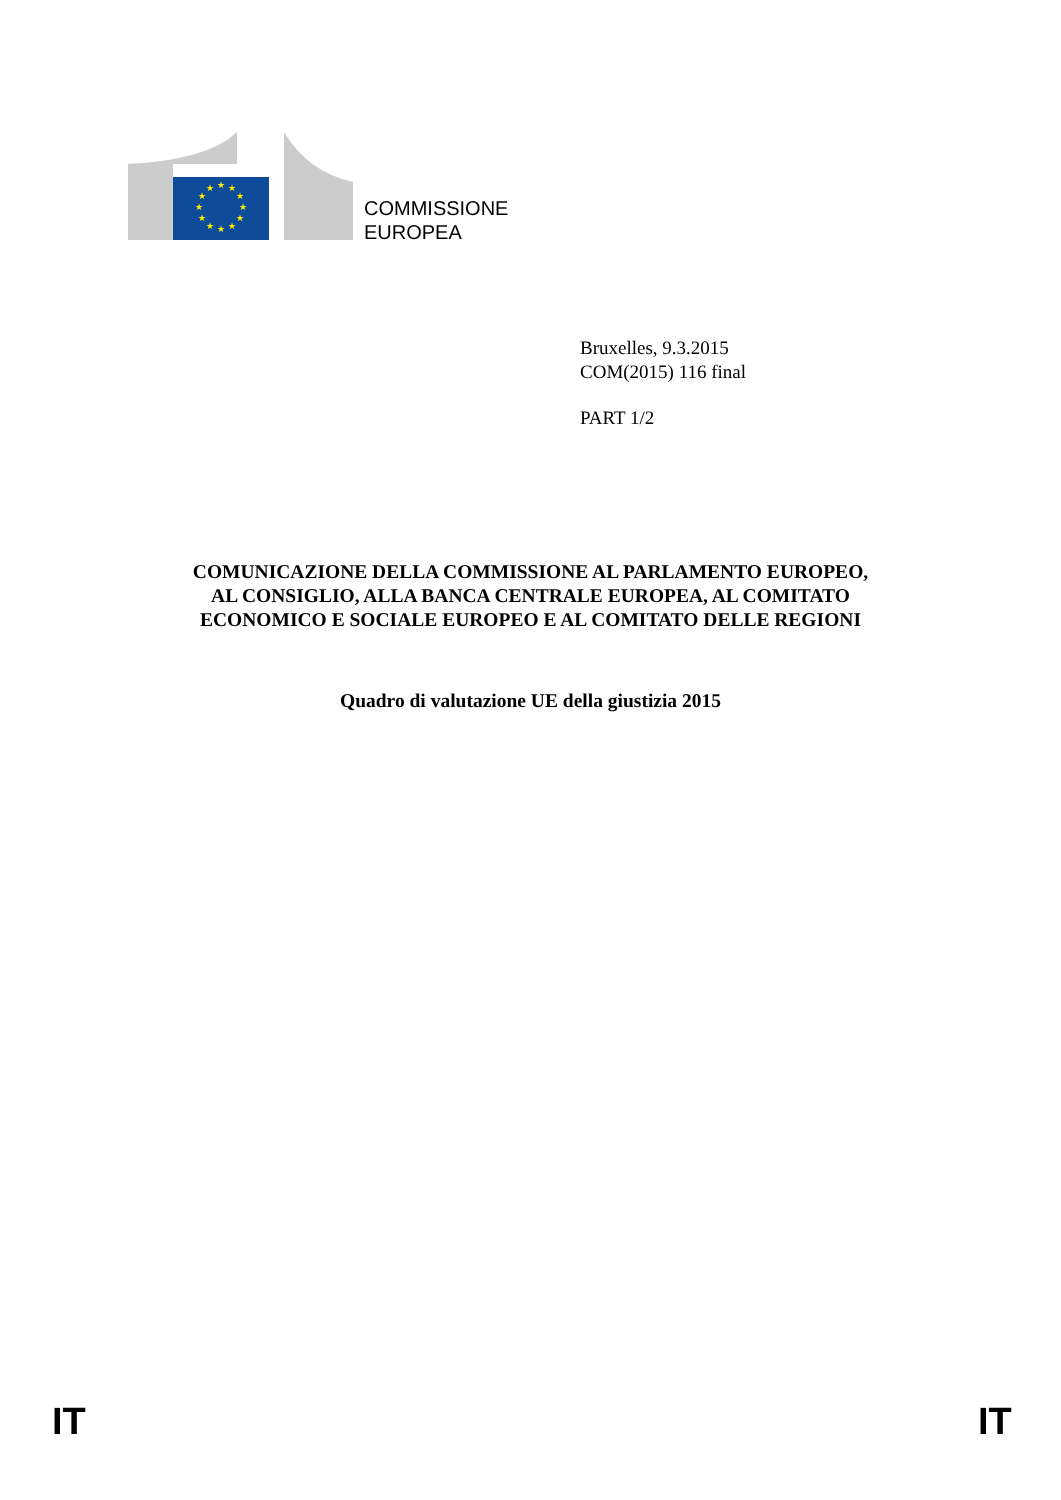★
★
★
★
★
★
★
★
★
★
★
★
COMMISSIONE
EUROPEA
Bruxelles, 9.3.2015
COM(2015) 116 final
PART 1/2
COMUNICAZIONE DELLA COMMISSIONE AL PARLAMENTO EUROPEO,
AL CONSIGLIO, ALLA BANCA CENTRALE EUROPEA, AL COMITATO
ECONOMICO E SOCIALE EUROPEO E AL COMITATO DELLE REGIONI
Quadro di valutazione UE della giustizia 2015
IT IT